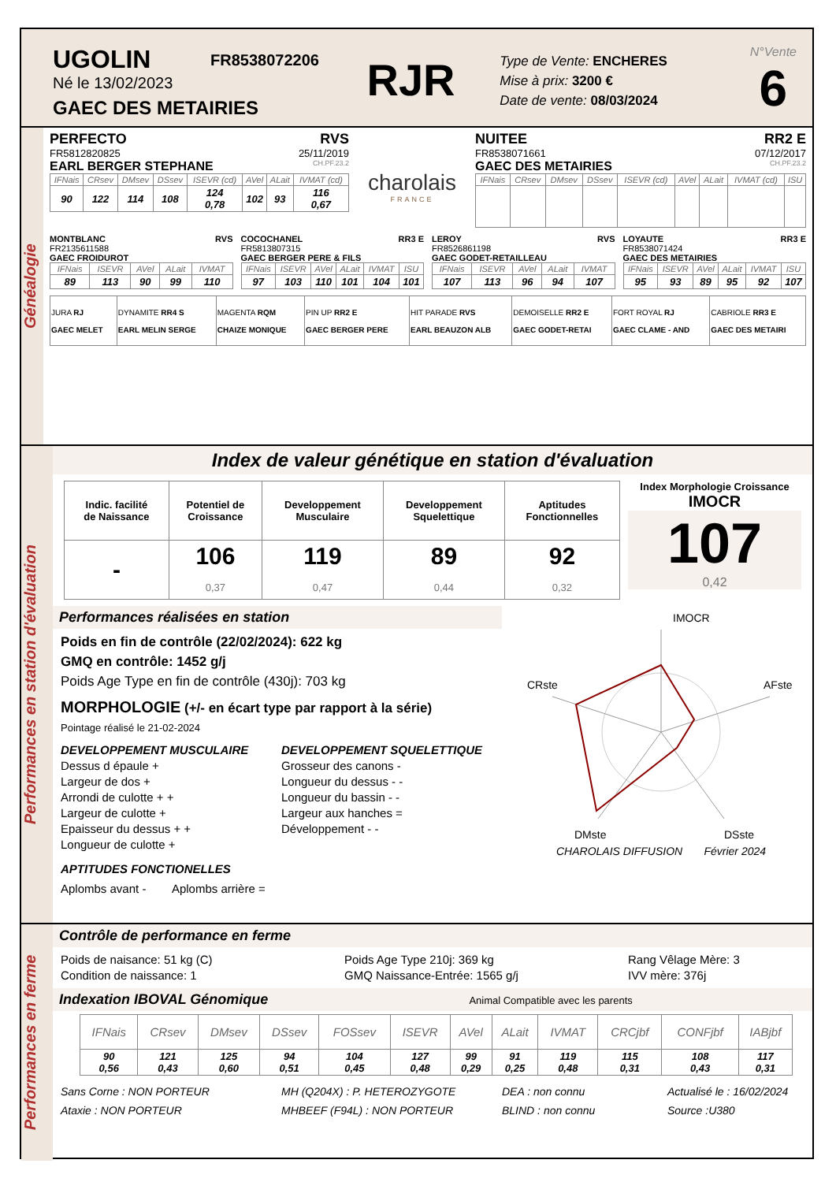UGOLIN
Né le 13/02/2023
GAEC DES METAIRIES
FR8538072206
RJR
Type de Vente: ENCHERES
Mise à prix: 3200 €
Date de vente: 08/03/2024
N°Vente
6
Généalogie
PERFECTO RVS
FR5812820825 25/11/2019
EARL BERGER STEPHANE CH.PF.23.2
| IFNais | CRsev | DMsev | DSsev | ISEVR (cd) | AVel | ALait | IVMAT (cd) |
| --- | --- | --- | --- | --- | --- | --- | --- |
| 90 | 122 | 114 | 108 | 124 0,78 | 102 | 93 | 116 0,67 |
charolais
FRANCE
NUITEE RR2 E
FR8538071661 07/12/2017
GAEC DES METAIRIES CH.PF.23.2
| IFNais | CRsev | DMsev | DSsev | ISEVR (cd) | AVel | ALait | IVMAT (cd) | ISU |
| --- | --- | --- | --- | --- | --- | --- | --- | --- |
MONTBLANC RVS
FR2135611588
GAEC FROIDUROT
| IFNais | ISEVR | AVel | ALait | IVMAT |
| --- | --- | --- | --- | --- |
| 89 | 113 | 90 | 99 | 110 |
COCOCHANEL RR3 E
FR5813807315
GAEC BERGER PERE & FILS
| IFNais | ISEVR | AVel | ALait | IVMAT | ISU |
| --- | --- | --- | --- | --- | --- |
| 97 | 103 | 110 | 101 | 104 | 101 |
LEROY RVS
FR8526861198
GAEC GODET-RETAILLEAU
| IFNais | ISEVR | AVel | ALait | IVMAT |
| --- | --- | --- | --- | --- |
| 107 | 113 | 96 | 94 | 107 |
LOYAUTE RR3 E
FR8538071424
GAEC DES METAIRIES
| IFNais | ISEVR | AVel | ALait | IVMAT | ISU |
| --- | --- | --- | --- | --- | --- |
| 95 | 93 | 89 | 95 | 92 | 107 |
| JURA RJ GAEC MELET | DYNAMITE RR4 S EARL MELIN SERGE | MAGENTA RQM CHAIZE MONIQUE | PIN UP RR2 E GAEC BERGER PERE | HIT PARADE RVS EARL BEAUZON ALB | DEMOISELLE RR2 E GAEC GODET-RETAI | FORT ROYAL RJ GAEC CLAME - AND | CABRIOLE RR3 E GAEC DES METAIRI |
Performances en station d'évaluation
Index de valeur génétique en station d'évaluation
| Indic. facilité de Naissance | Potentiel de Croissance | Developpement Musculaire | Developpement Squelettique | Aptitudes Fonctionnelles |
| - | 106 0,37 | 119 0,47 | 89 0,44 | 92 0,32 |
Index Morphologie Croissance
IMOCR
107
0,42
Performances réalisées en station
Poids en fin de contrôle (22/02/2024): 622 kg
GMQ en contrôle: 1452 g/j
Poids Age Type en fin de contrôle (430j): 703 kg
MORPHOLOGIE (+/- en écart type par rapport à la série)
Pointage réalisé le 21-02-2024
DEVELOPPEMENT MUSCULAIRE
Dessus d épaule +
Largeur de dos +
Arrondi de culotte + +
Largeur de culotte +
Epaisseur du dessus + +
Longueur de culotte +
DEVELOPPEMENT SQUELETTIQUE
Grosseur des canons -
Longueur du dessus - -
Longueur du bassin - -
Largeur aux hanches =
Développement - -
APTITUDES FONCTIONELLES
Aplombs avant - Aplombs arrière =
IMOCR
CRste
AFste
DMste
DSste
CHAROLAIS DIFFUSION Février 2024
Performances en ferme
Contrôle de performance en ferme
Poids de naisance: 51 kg (C)
Condition de naissance: 1
Poids Age Type 210j: 369 kg
GMQ Naissance-Entrée: 1565 g/j
Rang Vêlage Mère: 3
IVV mère: 376j
Indexation IBOVAL Génomique Animal Compatible avec les parents
| IFNais | CRsev | DMsev | DSsev | FOSsev | ISEVR | AVel | ALait | IVMAT | CRCjbf | CONFjbf | IABjbf |
| --- | --- | --- | --- | --- | --- | --- | --- | --- | --- | --- | --- |
| 90 0,56 | 121 0,43 | 125 0,60 | 94 0,51 | 104 0,45 | 127 0,48 | 99 0,29 | 91 0,25 | 119 0,48 | 115 0,31 | 108 0,43 | 117 0,31 |
Sans Corne : NON PORTEUR
Ataxie : NON PORTEUR
MH (Q204X) : P. HETEROZYGOTE
MHBEEF (F94L) : NON PORTEUR
DEA : non connu
BLIND : non connu
Actualisé le : 16/02/2024
Source :U380